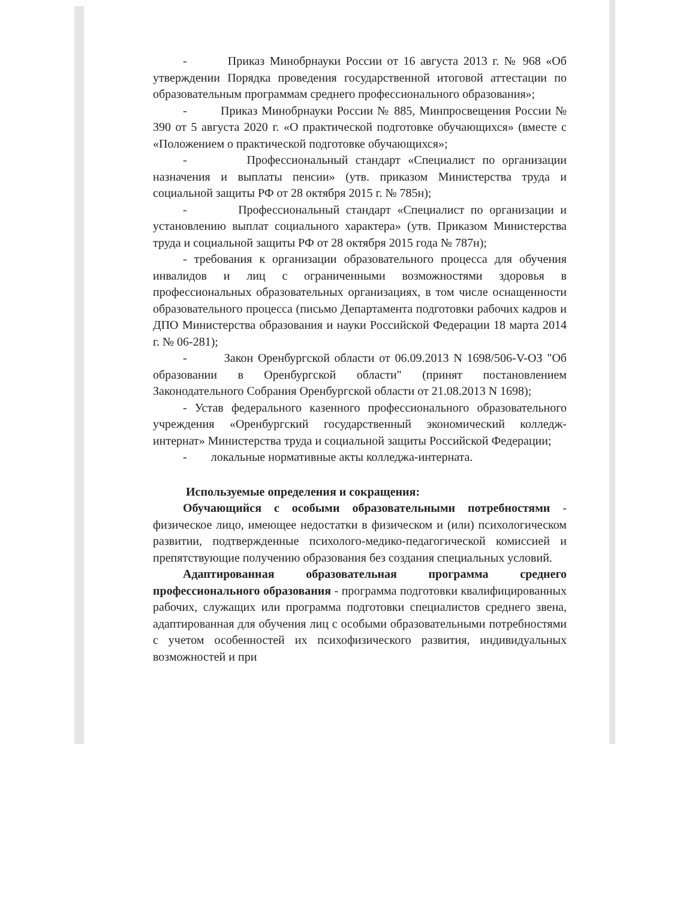- Приказ Минобрнауки России от 16 августа 2013 г. № 968 «Об утверждении Порядка проведения государственной итоговой аттестации по образовательным программам среднего профессионального образования»;
- Приказ Минобрнауки России № 885, Минпросвещения России № 390 от 5 августа 2020 г. «О практической подготовке обучающихся» (вместе с «Положением о практической подготовке обучающихся»;
- Профессиональный стандарт «Специалист по организации назначения и выплаты пенсии» (утв. приказом Министерства труда и социальной защиты РФ от 28 октября 2015 г. № 785н);
- Профессиональный стандарт «Специалист по организации и установлению выплат социального характера» (утв. Приказом Министерства труда и социальной защиты РФ от 28 октября 2015 года № 787н);
- требования к организации образовательного процесса для обучения инвалидов и лиц с ограниченными возможностями здоровья в профессиональных образовательных организациях, в том числе оснащенности образовательного процесса (письмо Департамента подготовки рабочих кадров и ДПО Министерства образования и науки Российской Федерации 18 марта 2014 г. № 06-281);
- Закон Оренбургской области от 06.09.2013 N 1698/506-V-ОЗ "Об образовании в Оренбургской области" (принят постановлением Законодательного Собрания Оренбургской области от 21.08.2013 N 1698);
- Устав федерального казенного профессионального образовательного учреждения «Оренбургский государственный экономический колледж-интернат» Министерства труда и социальной защиты Российской Федерации;
- локальные нормативные акты колледжа-интерната.
Используемые определения и сокращения:
Обучающийся с особыми образовательными потребностями - физическое лицо, имеющее недостатки в физическом и (или) психологическом развитии, подтвержденные психолого-медико-педагогической комиссией и препятствующие получению образования без создания специальных условий.
Адаптированная образовательная программа среднего профессионального образования - программа подготовки квалифицированных рабочих, служащих или программа подготовки специалистов среднего звена, адаптированная для обучения лиц с особыми образовательными потребностями с учетом особенностей их психофизического развития, индивидуальных возможностей и при